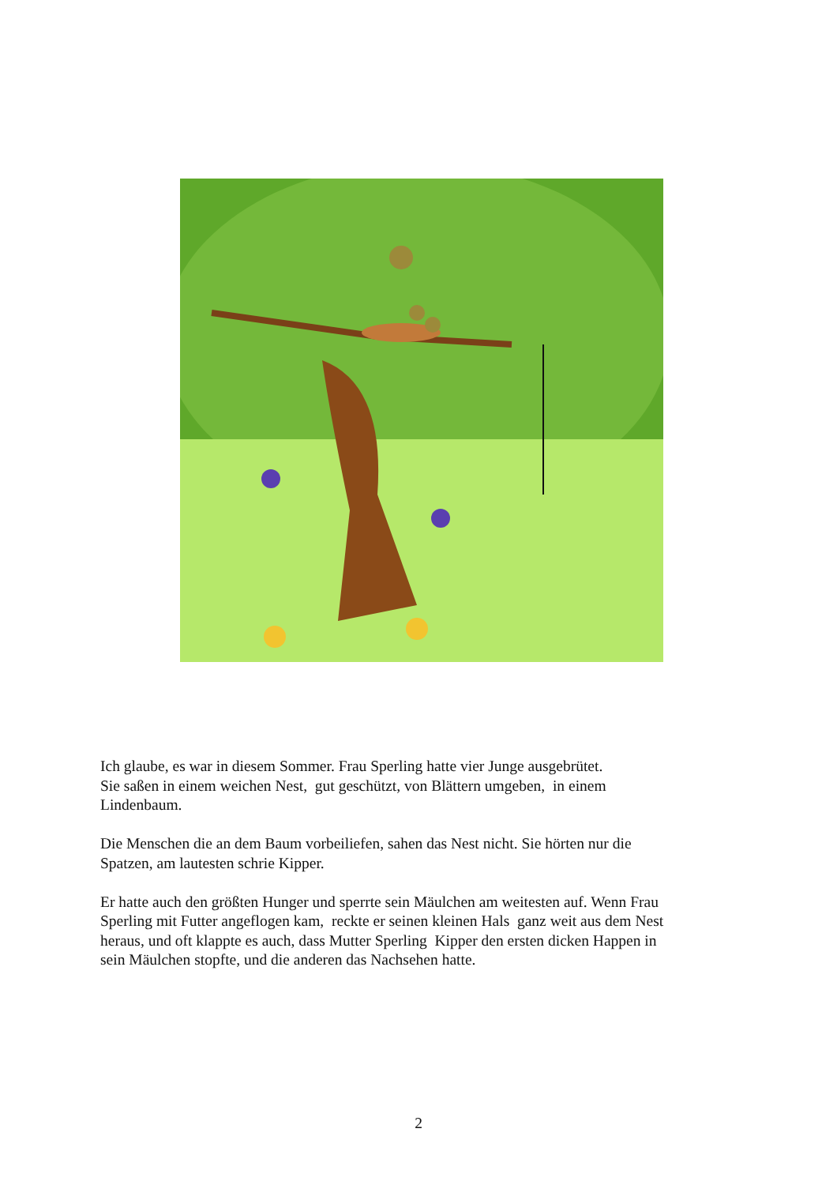Ich glaube, es war in diesem Sommer. Frau Sperling hatte vier Junge ausgebrütet.
Sie saßen in einem weichen Nest, gut geschützt, von Blättern umgeben, in einem
Lindenbaum.
Die Menschen die an dem Baum vorbeiliefen, sahen das Nest nicht. Sie hörten nur die
Spatzen, am lautesten schrie Kipper.
Er hatte auch den größten Hunger und sperrte sein Mäulchen am weitesten auf. Wenn Frau
Sperling mit Futter angeflogen kam, reckte er seinen kleinen Hals ganz weit aus dem Nest
heraus, und oft klappte es auch, dass Mutter Sperling Kipper den ersten dicken Happen in
sein Mäulchen stopfte, und die anderen das Nachsehen hatte.
2